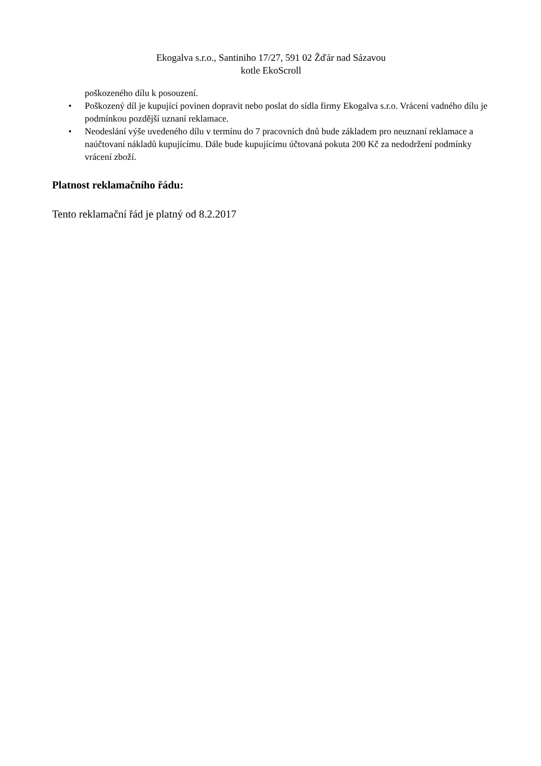Ekogalva s.r.o., Santiniho 17/27, 591 02 Žďár nad Sázavou
kotle EkoScroll
poškozeného dílu k posouzení.
• Poškozený díl je kupující povinen dopravit nebo poslat do sídla firmy Ekogalva s.r.o. Vrácení vadného dílu je podmínkou pozdější uznaní reklamace.
• Neodeslání výše uvedeného dílu v termínu do 7 pracovních dnů bude základem pro neuznaní reklamace a naúčtovaní nákladů kupujícímu. Dále bude kupujícímu účtovaná pokuta 200 Kč za nedodržení podmínky vrácení zboží.
Platnost reklamačního řádu:
Tento reklamační řád je platný od 8.2.2017